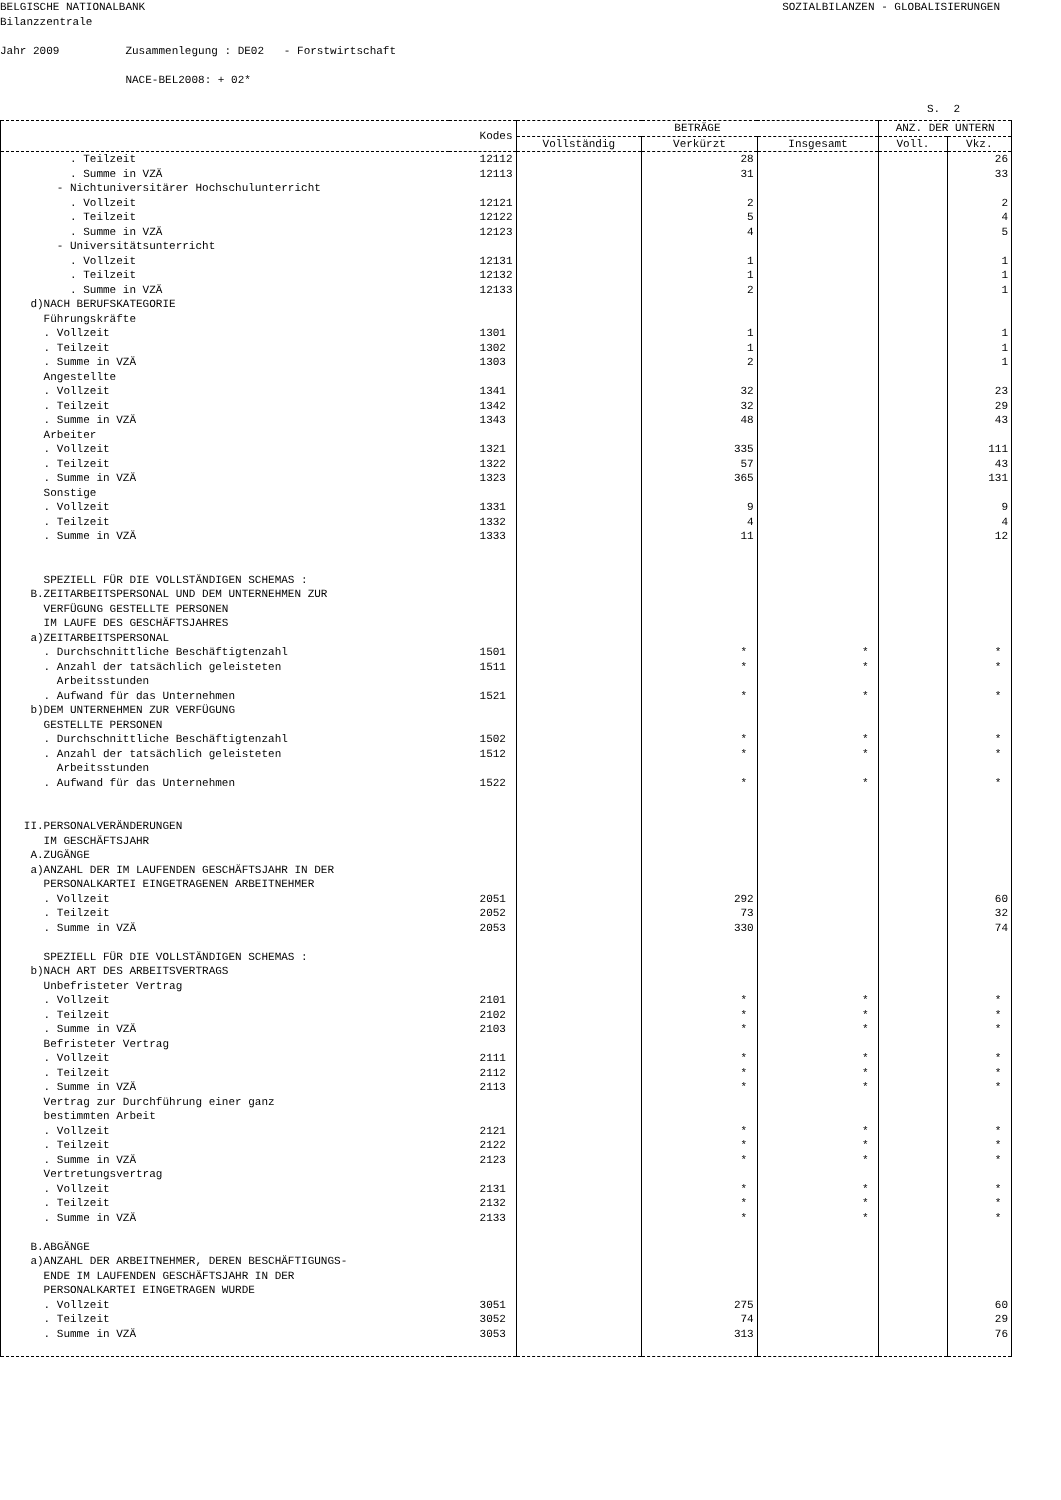BELGISCHE NATIONALBANK SOZIALBILANZEN - GLOBALISIERUNGEN
Bilanzzentrale Jahr 2009 Zusammenlegung : DE02 - Forstwirtschaft NACE-BEL2008: + 02*
S. 2
| | Kodes | BETRÄGE | | | ANZ. DER UNTERN | |
| --- | --- | --- | --- | --- | --- | --- |
| | | Vollständig | Verkürzt | Insgesamt | Voll. | Vkz. |
| . Teilzeit | 12112 | | 28 | | | 26 |
| . Summe in VZÄ | 12113 | | 31 | | | 33 |
| - Nichtuniversitärer Hochschulunterricht | | | | | | |
| . Vollzeit | 12121 | | 2 | | | 2 |
| . Teilzeit | 12122 | | 5 | | | 4 |
| . Summe in VZÄ | 12123 | | 4 | | | 5 |
| - Universitätsunterricht | | | | | | |
| . Vollzeit | 12131 | | 1 | | | 1 |
| . Teilzeit | 12132 | | 1 | | | 1 |
| . Summe in VZÄ | 12133 | | 2 | | | 1 |
| d)NACH BERUFSKATEGORIE | | | | | | |
| Führungskräfte | | | | | | |
| . Vollzeit | 1301 | | 1 | | | 1 |
| . Teilzeit | 1302 | | 1 | | | 1 |
| . Summe in VZÄ | 1303 | | 2 | | | 1 |
| Angestellte | | | | | | |
| . Vollzeit | 1341 | | 32 | | | 23 |
| . Teilzeit | 1342 | | 32 | | | 29 |
| . Summe in VZÄ | 1343 | | 48 | | | 43 |
| Arbeiter | | | | | | |
| . Vollzeit | 1321 | | 335 | | | 111 |
| . Teilzeit | 1322 | | 57 | | | 43 |
| . Summe in VZÄ | 1323 | | 365 | | | 131 |
| Sonstige | | | | | | |
| . Vollzeit | 1331 | | 9 | | | 9 |
| . Teilzeit | 1332 | | 4 | | | 4 |
| . Summe in VZÄ | 1333 | | 11 | | | 12 |
| SPEZIELL FÜR DIE VOLLSTÄNDIGEN SCHEMAS : | | | | | | |
| B.ZEITARBEITSPERSONAL UND DEM UNTERNEHMEN ZUR | | | | | | |
| VERFÜGUNG GESTELLTE PERSONEN | | | | | | |
| IM LAUFE DES GESCHÄFTSJAHRES | | | | | | |
| a)ZEITARBEITSPERSONAL | | | | | | |
| . Durchschnittliche Beschäftigtenzahl | 1501 | | * | * | | * |
| . Anzahl der tatsächlich geleisteten | 1511 | | * | * | | * |
| Arbeitsstunden | | | | | | |
| . Aufwand für das Unternehmen | 1521 | | * | * | | * |
| b)DEM UNTERNEHMEN ZUR VERFÜGUNG | | | | | | |
| GESTELLTE PERSONEN | | | | | | |
| . Durchschnittliche Beschäftigtenzahl | 1502 | | * | * | | * |
| . Anzahl der tatsächlich geleisteten | 1512 | | * | * | | * |
| Arbeitsstunden | | | | | | |
| . Aufwand für das Unternehmen | 1522 | | * | * | | * |
| II.PERSONALVERÄNDERUNGEN | | | | | | |
| IM GESCHÄFTSJAHR | | | | | | |
| A.ZUGÄNGE | | | | | | |
| a)ANZAHL DER IM LAUFENDEN GESCHÄFTSJAHR IN DER | | | | | | |
| PERSONALKARTEI EINGETRAGENEN ARBEITNEHMER | | | | | | |
| . Vollzeit | 2051 | | 292 | | | 60 |
| . Teilzeit | 2052 | | 73 | | | 32 |
| . Summe in VZÄ | 2053 | | 330 | | | 74 |
| SPEZIELL FÜR DIE VOLLSTÄNDIGEN SCHEMAS : | | | | | | |
| b)NACH ART DES ARBEITSVERTRAGS | | | | | | |
| Unbefristeter Vertrag | | | | | | |
| . Vollzeit | 2101 | | * | * | | * |
| . Teilzeit | 2102 | | * | * | | * |
| . Summe in VZÄ | 2103 | | * | * | | * |
| Befristeter Vertrag | | | | | | |
| . Vollzeit | 2111 | | * | * | | * |
| . Teilzeit | 2112 | | * | * | | * |
| . Summe in VZÄ | 2113 | | * | * | | * |
| Vertrag zur Durchführung einer ganz | | | | | | |
| bestimmten Arbeit | | | | | | |
| . Vollzeit | 2121 | | * | * | | * |
| . Teilzeit | 2122 | | * | * | | * |
| . Summe in VZÄ | 2123 | | * | * | | * |
| Vertretungsvertrag | | | | | | |
| . Vollzeit | 2131 | | * | * | | * |
| . Teilzeit | 2132 | | * | * | | * |
| . Summe in VZÄ | 2133 | | * | * | | * |
| B.ABGÄNGE | | | | | | |
| a)ANZAHL DER ARBEITNEHMER, DEREN BESCHÄFTIGUNGS- | | | | | | |
| ENDE IM LAUFENDEN GESCHÄFTSJAHR IN DER | | | | | | |
| PERSONALKARTEI EINGETRAGEN WURDE | | | | | | |
| . Vollzeit | 3051 | | 275 | | | 60 |
| . Teilzeit | 3052 | | 74 | | | 29 |
| . Summe in VZÄ | 3053 | | 313 | | | 76 |